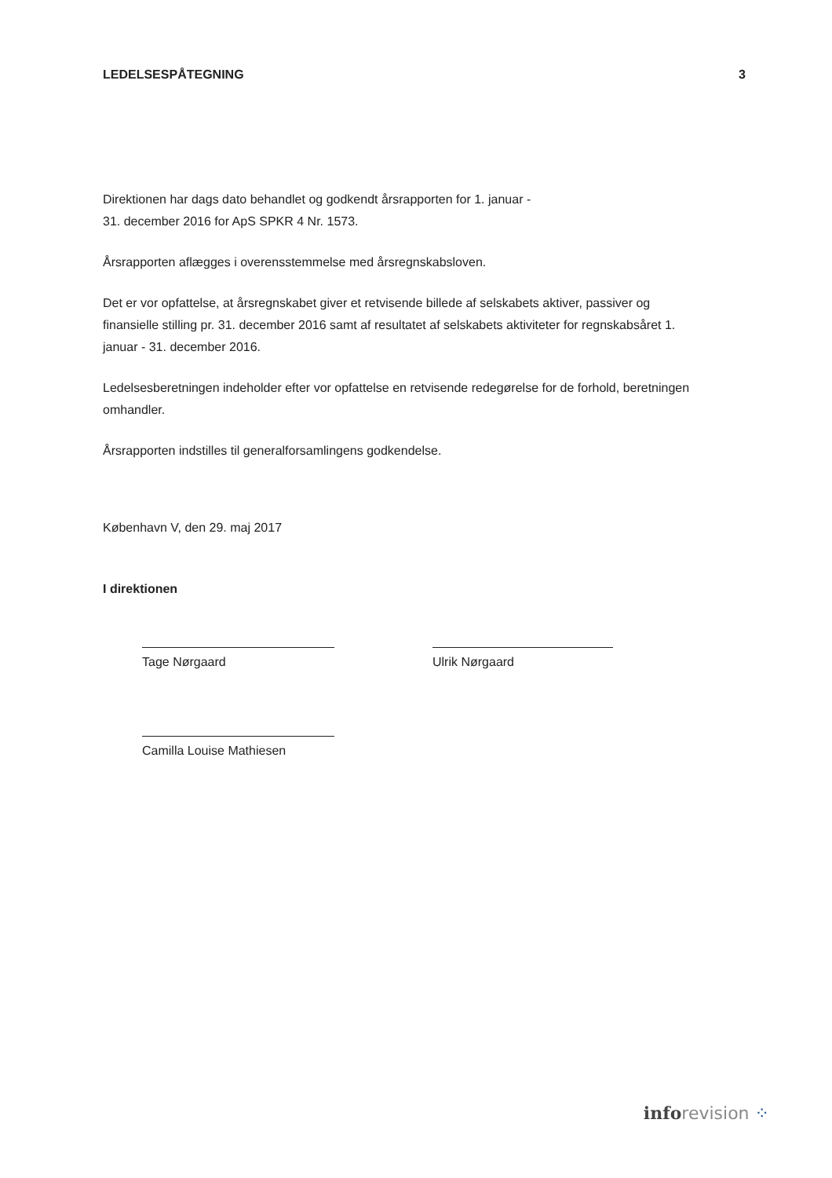LEDELSESPÅTEGNING 3
Direktionen har dags dato behandlet og godkendt årsrapporten for 1. januar -
31. december 2016 for ApS SPKR 4 Nr. 1573.
Årsrapporten aflægges i overensstemmelse med årsregnskabsloven.
Det er vor opfattelse, at årsregnskabet giver et retvisende billede af selskabets aktiver, passiver og finansielle stilling pr. 31. december 2016 samt af resultatet af selskabets aktiviteter for regnskabsåret 1. januar - 31. december 2016.
Ledelsesberetningen indeholder efter vor opfattelse en retvisende redegørelse for de forhold, beretningen omhandler.
Årsrapporten indstilles til generalforsamlingens godkendelse.
København V, den 29. maj 2017
I direktionen
Tage Nørgaard Ulrik Nørgaard
Camilla Louise Mathiesen
info revision ⁘